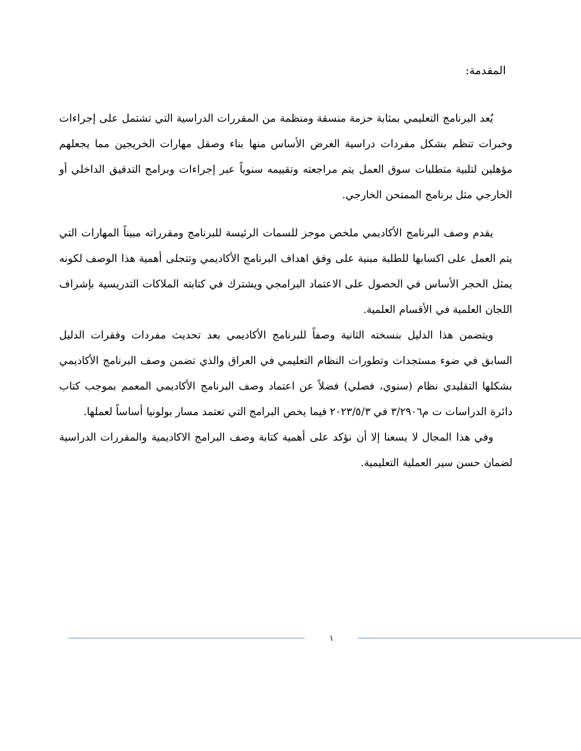المقدمة:
يُعد البرنامج التعليمي بمثابة حزمة منسقة ومنظمة من المقررات الدراسية التي تشتمل على إجراءات وخبرات تنظم بشكل مفردات دراسية الغرض الأساس منها بناء وصقل مهارات الخريجين مما يجعلهم مؤهلين لتلبية متطلبات سوق العمل يتم مراجعته وتقييمه سنوياً عبر إجراءات وبرامج التدقيق الداخلي أو الخارجي مثل برنامج الممتحن الخارجي.
يقدم وصف البرنامج الأكاديمي ملخص موجز للسمات الرئيسة للبرنامج ومقرراته مبيناً المهارات التي يتم العمل على اكسابها للطلبة مبنية على وفق اهداف البرنامج الأكاديمي وتتجلى أهمية هذا الوصف لكونه يمثل الحجر الأساس في الحصول على الاعتماد البرامجي ويشترك في كتابته الملاكات التدريسية بإشراف اللجان العلمية في الأقسام العلمية.
ويتضمن هذا الدليل بنسخته الثانية وصفاً للبرنامج الأكاديمي بعد تحديث مفردات وفقرات الدليل السابق في ضوء مستجدات وتطورات النظام التعليمي في العراق والذي تضمن وصف البرنامج الأكاديمي بشكلها التقليدي نظام (سنوي، فصلي) فضلاً عن اعتماد وصف البرنامج الأكاديمي المعمم بموجب كتاب دائرة الدراسات ت م٣/٢٩٠٦ في ٢٠٢٣/٥/٣ فيما يخص البرامج التي تعتمد مسار بولونيا أساساً لعملها.
وفي هذا المجال لا يسعنا إلا أن نؤكد على أهمية كتابة وصف البرامج الاكاديمية والمقررات الدراسية لضمان حسن سير العملية التعليمية.
١